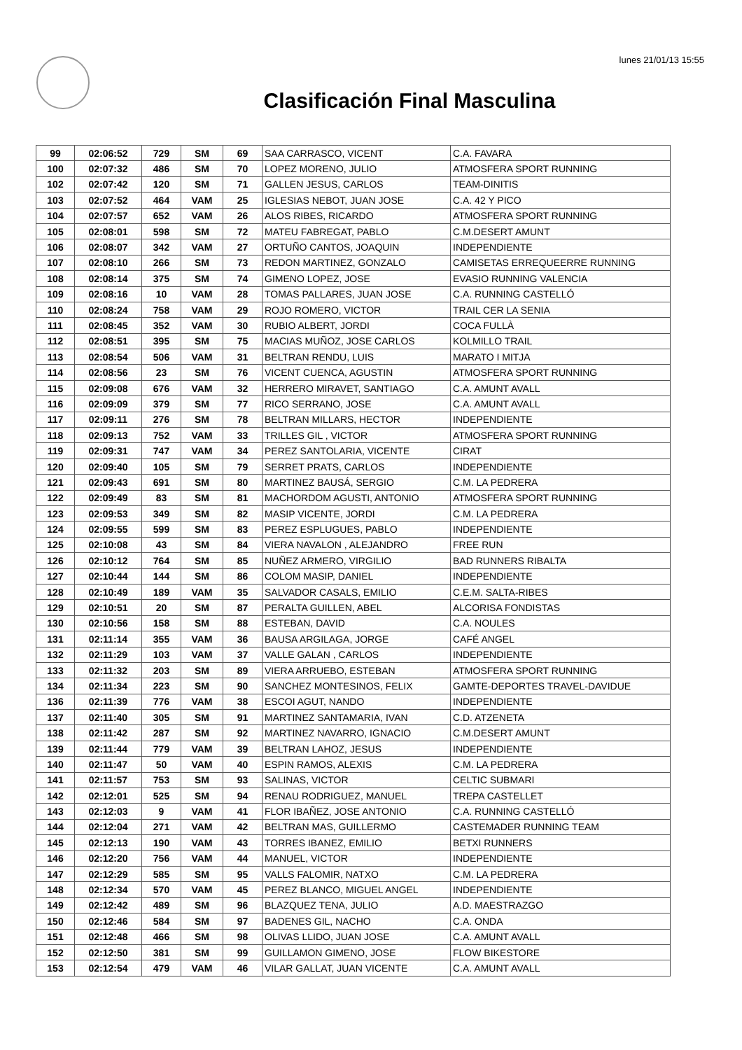lunes 21/01/13 15:55
Clasificación Final Masculina
| 99 | 02:06:52 | 729 | SM | 69 | SAA CARRASCO, VICENT | C.A. FAVARA |
| 100 | 02:07:32 | 486 | SM | 70 | LOPEZ MORENO, JULIO | ATMOSFERA SPORT RUNNING |
| 102 | 02:07:42 | 120 | SM | 71 | GALLEN JESUS, CARLOS | TEAM-DINITIS |
| 103 | 02:07:52 | 464 | VAM | 25 | IGLESIAS NEBOT, JUAN JOSE | C.A. 42 Y PICO |
| 104 | 02:07:57 | 652 | VAM | 26 | ALOS RIBES, RICARDO | ATMOSFERA SPORT RUNNING |
| 105 | 02:08:01 | 598 | SM | 72 | MATEU FABREGAT, PABLO | C.M.DESERT AMUNT |
| 106 | 02:08:07 | 342 | VAM | 27 | ORTUÑO CANTOS, JOAQUIN | INDEPENDIENTE |
| 107 | 02:08:10 | 266 | SM | 73 | REDON MARTINEZ, GONZALO | CAMISETAS ERREQUEERRE RUNNING |
| 108 | 02:08:14 | 375 | SM | 74 | GIMENO LOPEZ, JOSE | EVASIO RUNNING VALENCIA |
| 109 | 02:08:16 | 10 | VAM | 28 | TOMAS PALLARES, JUAN JOSE | C.A. RUNNING CASTELLÓ |
| 110 | 02:08:24 | 758 | VAM | 29 | ROJO ROMERO, VICTOR | TRAIL CER LA SENIA |
| 111 | 02:08:45 | 352 | VAM | 30 | RUBIO ALBERT, JORDI | COCA FULLÀ |
| 112 | 02:08:51 | 395 | SM | 75 | MACIAS MUÑOZ, JOSE CARLOS | KOLMILLO TRAIL |
| 113 | 02:08:54 | 506 | VAM | 31 | BELTRAN RENDU, LUIS | MARATO I MITJA |
| 114 | 02:08:56 | 23 | SM | 76 | VICENT CUENCA, AGUSTIN | ATMOSFERA SPORT RUNNING |
| 115 | 02:09:08 | 676 | VAM | 32 | HERRERO MIRAVET, SANTIAGO | C.A. AMUNT AVALL |
| 116 | 02:09:09 | 379 | SM | 77 | RICO SERRANO, JOSE | C.A. AMUNT AVALL |
| 117 | 02:09:11 | 276 | SM | 78 | BELTRAN MILLARS, HECTOR | INDEPENDIENTE |
| 118 | 02:09:13 | 752 | VAM | 33 | TRILLES GIL , VICTOR | ATMOSFERA SPORT RUNNING |
| 119 | 02:09:31 | 747 | VAM | 34 | PEREZ SANTOLARIA, VICENTE | CIRAT |
| 120 | 02:09:40 | 105 | SM | 79 | SERRET PRATS, CARLOS | INDEPENDIENTE |
| 121 | 02:09:43 | 691 | SM | 80 | MARTINEZ BAUSÁ, SERGIO | C.M. LA PEDRERA |
| 122 | 02:09:49 | 83 | SM | 81 | MACHORDOM AGUSTI, ANTONIO | ATMOSFERA SPORT RUNNING |
| 123 | 02:09:53 | 349 | SM | 82 | MASIP VICENTE, JORDI | C.M. LA PEDRERA |
| 124 | 02:09:55 | 599 | SM | 83 | PEREZ ESPLUGUES, PABLO | INDEPENDIENTE |
| 125 | 02:10:08 | 43 | SM | 84 | VIERA NAVALON , ALEJANDRO | FREE RUN |
| 126 | 02:10:12 | 764 | SM | 85 | NUÑEZ ARMERO, VIRGILIO | BAD RUNNERS RIBALTA |
| 127 | 02:10:44 | 144 | SM | 86 | COLOM MASIP, DANIEL | INDEPENDIENTE |
| 128 | 02:10:49 | 189 | VAM | 35 | SALVADOR CASALS, EMILIO | C.E.M. SALTA-RIBES |
| 129 | 02:10:51 | 20 | SM | 87 | PERALTA GUILLEN, ABEL | ALCORISA FONDISTAS |
| 130 | 02:10:56 | 158 | SM | 88 | ESTEBAN, DAVID | C.A. NOULES |
| 131 | 02:11:14 | 355 | VAM | 36 | BAUSA ARGILAGA, JORGE | CAFÉ ANGEL |
| 132 | 02:11:29 | 103 | VAM | 37 | VALLE GALAN , CARLOS | INDEPENDIENTE |
| 133 | 02:11:32 | 203 | SM | 89 | VIERA ARRUEBO, ESTEBAN | ATMOSFERA SPORT RUNNING |
| 134 | 02:11:34 | 223 | SM | 90 | SANCHEZ MONTESINOS, FELIX | GAMTE-DEPORTES TRAVEL-DAVIDUE |
| 136 | 02:11:39 | 776 | VAM | 38 | ESCOI AGUT, NANDO | INDEPENDIENTE |
| 137 | 02:11:40 | 305 | SM | 91 | MARTINEZ SANTAMARIA, IVAN | C.D. ATZENETA |
| 138 | 02:11:42 | 287 | SM | 92 | MARTINEZ NAVARRO, IGNACIO | C.M.DESERT AMUNT |
| 139 | 02:11:44 | 779 | VAM | 39 | BELTRAN LAHOZ, JESUS | INDEPENDIENTE |
| 140 | 02:11:47 | 50 | VAM | 40 | ESPIN RAMOS, ALEXIS | C.M. LA PEDRERA |
| 141 | 02:11:57 | 753 | SM | 93 | SALINAS, VICTOR | CELTIC SUBMARI |
| 142 | 02:12:01 | 525 | SM | 94 | RENAU RODRIGUEZ, MANUEL | TREPA CASTELLET |
| 143 | 02:12:03 | 9 | VAM | 41 | FLOR IBAÑEZ, JOSE ANTONIO | C.A. RUNNING CASTELLÓ |
| 144 | 02:12:04 | 271 | VAM | 42 | BELTRAN MAS, GUILLERMO | CASTEMADER RUNNING TEAM |
| 145 | 02:12:13 | 190 | VAM | 43 | TORRES IBANEZ, EMILIO | BETXI RUNNERS |
| 146 | 02:12:20 | 756 | VAM | 44 | MANUEL, VICTOR | INDEPENDIENTE |
| 147 | 02:12:29 | 585 | SM | 95 | VALLS FALOMIR, NATXO | C.M. LA PEDRERA |
| 148 | 02:12:34 | 570 | VAM | 45 | PEREZ BLANCO, MIGUEL ANGEL | INDEPENDIENTE |
| 149 | 02:12:42 | 489 | SM | 96 | BLAZQUEZ TENA, JULIO | A.D. MAESTRAZGO |
| 150 | 02:12:46 | 584 | SM | 97 | BADENES GIL, NACHO | C.A. ONDA |
| 151 | 02:12:48 | 466 | SM | 98 | OLIVAS LLIDO, JUAN JOSE | C.A. AMUNT AVALL |
| 152 | 02:12:50 | 381 | SM | 99 | GUILLAMON GIMENO, JOSE | FLOW BIKESTORE |
| 153 | 02:12:54 | 479 | VAM | 46 | VILAR GALLAT, JUAN VICENTE | C.A. AMUNT AVALL |